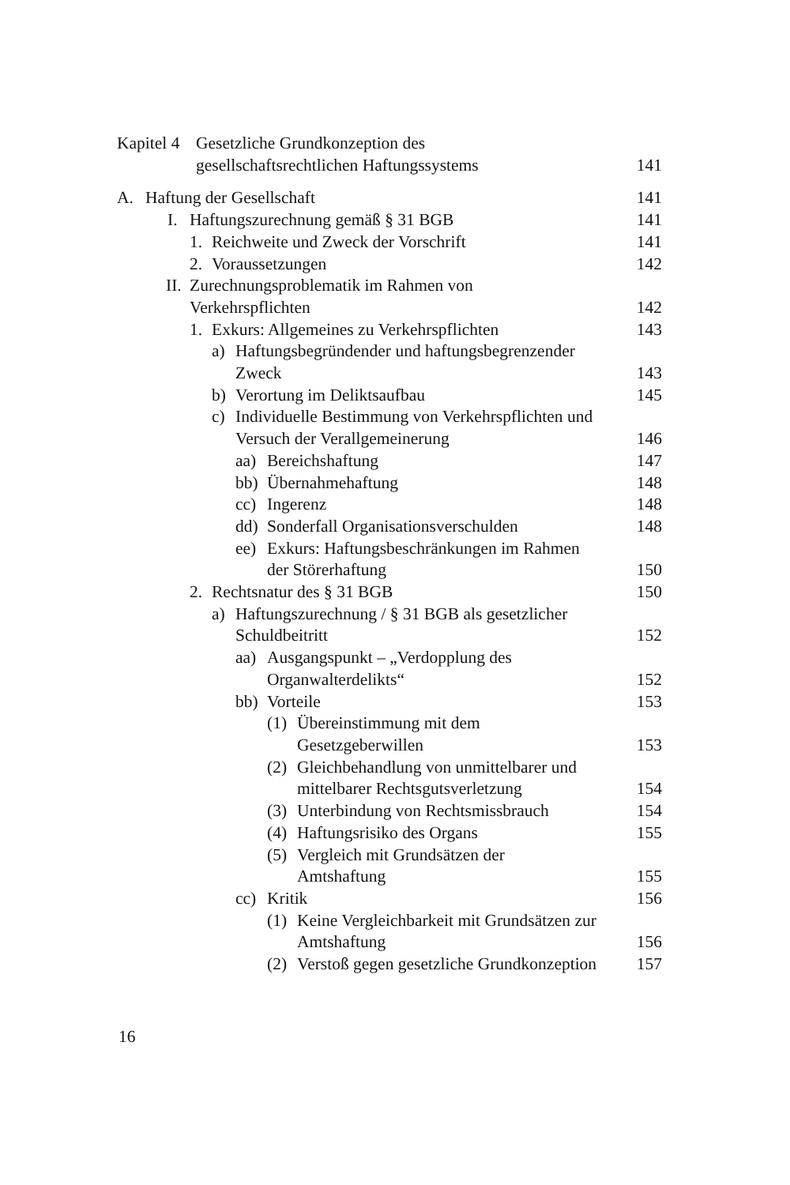Kapitel 4 Gesetzliche Grundkonzeption des
gesellschaftsrechtlichen Haftungssystems
141
A. Haftung der Gesellschaft 141
I. Haftungszurechnung gemäß § 31 BGB
141
1. Reichweite und Zweck der Vorschrift
141
2. Voraussetzungen 142
II. Zurechnungsproblematik im Rahmen von
Verkehrspflichten
142
1. Exkurs: Allgemeines zu Verkehrspflichten
143
a) Haftungsbegründender und haftungsbegrenzender
Zweck
143
b) Verortung im Deliktsaufbau 145
c) Individuelle Bestimmung von Verkehrspflichten und
Versuch der Verallgemeinerung
146
aa) Bereichshaftung 147
bb) Übernahmehaftung 148
cc) Ingerenz 148
dd) Sonderfall Organisationsverschulden
148
ee) Exkurs: Haftungsbeschränkungen im Rahmen
der Störerhaftung
150
2. Rechtsnatur des § 31 BGB 150
a) Haftungszurechnung / § 31 BGB als gesetzlicher
Schuldbeitritt
152
aa) Ausgangspunkt – „Verdopplung des
Organwalterdelikts“
152
bb) Vorteile 153
(1) Übereinstimmung mit dem
Gesetzgeberwillen
153
(2) Gleichbehandlung von unmittelbarer und
mittelbarer Rechtsgutsverletzung
154
(3) Unterbindung von Rechtsmissbrauch
154
(4) Haftungsrisiko des Organs 155
(5) Vergleich mit Grundsätzen der
Amtshaftung
155
cc) Kritik 156
(1) Keine Vergleichbarkeit mit Grundsätzen zur
Amtshaftung
156
(2) Verstoß gegen gesetzliche Grundkonzeption
157
16